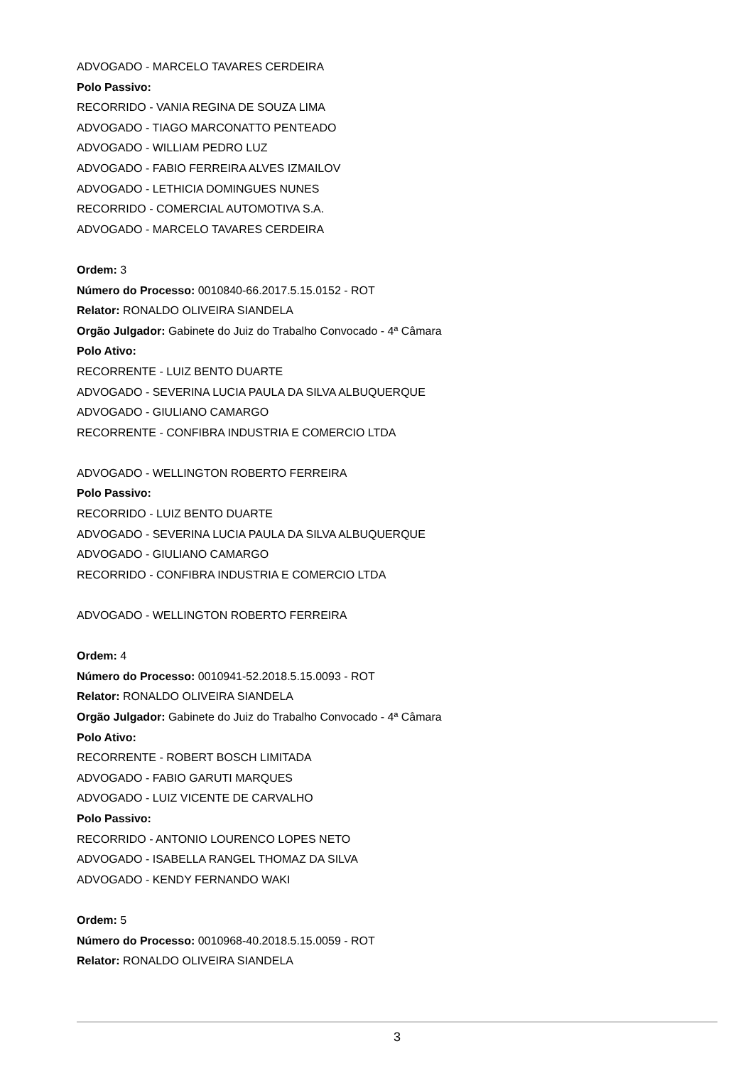ADVOGADO - MARCELO TAVARES CERDEIRA
Polo Passivo:
RECORRIDO - VANIA REGINA DE SOUZA LIMA
ADVOGADO - TIAGO MARCONATTO PENTEADO
ADVOGADO - WILLIAM PEDRO LUZ
ADVOGADO - FABIO FERREIRA ALVES IZMAILOV
ADVOGADO - LETHICIA DOMINGUES NUNES
RECORRIDO - COMERCIAL AUTOMOTIVA S.A.
ADVOGADO - MARCELO TAVARES CERDEIRA
Ordem: 3
Número do Processo: 0010840-66.2017.5.15.0152 - ROT
Relator: RONALDO OLIVEIRA SIANDELA
Orgão Julgador: Gabinete do Juiz do Trabalho Convocado - 4ª Câmara
Polo Ativo:
RECORRENTE - LUIZ BENTO DUARTE
ADVOGADO - SEVERINA LUCIA PAULA DA SILVA ALBUQUERQUE
ADVOGADO - GIULIANO CAMARGO
RECORRENTE - CONFIBRA INDUSTRIA E COMERCIO LTDA
ADVOGADO - WELLINGTON ROBERTO FERREIRA
Polo Passivo:
RECORRIDO - LUIZ BENTO DUARTE
ADVOGADO - SEVERINA LUCIA PAULA DA SILVA ALBUQUERQUE
ADVOGADO - GIULIANO CAMARGO
RECORRIDO - CONFIBRA INDUSTRIA E COMERCIO LTDA
ADVOGADO - WELLINGTON ROBERTO FERREIRA
Ordem: 4
Número do Processo: 0010941-52.2018.5.15.0093 - ROT
Relator: RONALDO OLIVEIRA SIANDELA
Orgão Julgador: Gabinete do Juiz do Trabalho Convocado - 4ª Câmara
Polo Ativo:
RECORRENTE - ROBERT BOSCH LIMITADA
ADVOGADO - FABIO GARUTI MARQUES
ADVOGADO - LUIZ VICENTE DE CARVALHO
Polo Passivo:
RECORRIDO - ANTONIO LOURENCO LOPES NETO
ADVOGADO - ISABELLA RANGEL THOMAZ DA SILVA
ADVOGADO - KENDY FERNANDO WAKI
Ordem: 5
Número do Processo: 0010968-40.2018.5.15.0059 - ROT
Relator: RONALDO OLIVEIRA SIANDELA
3